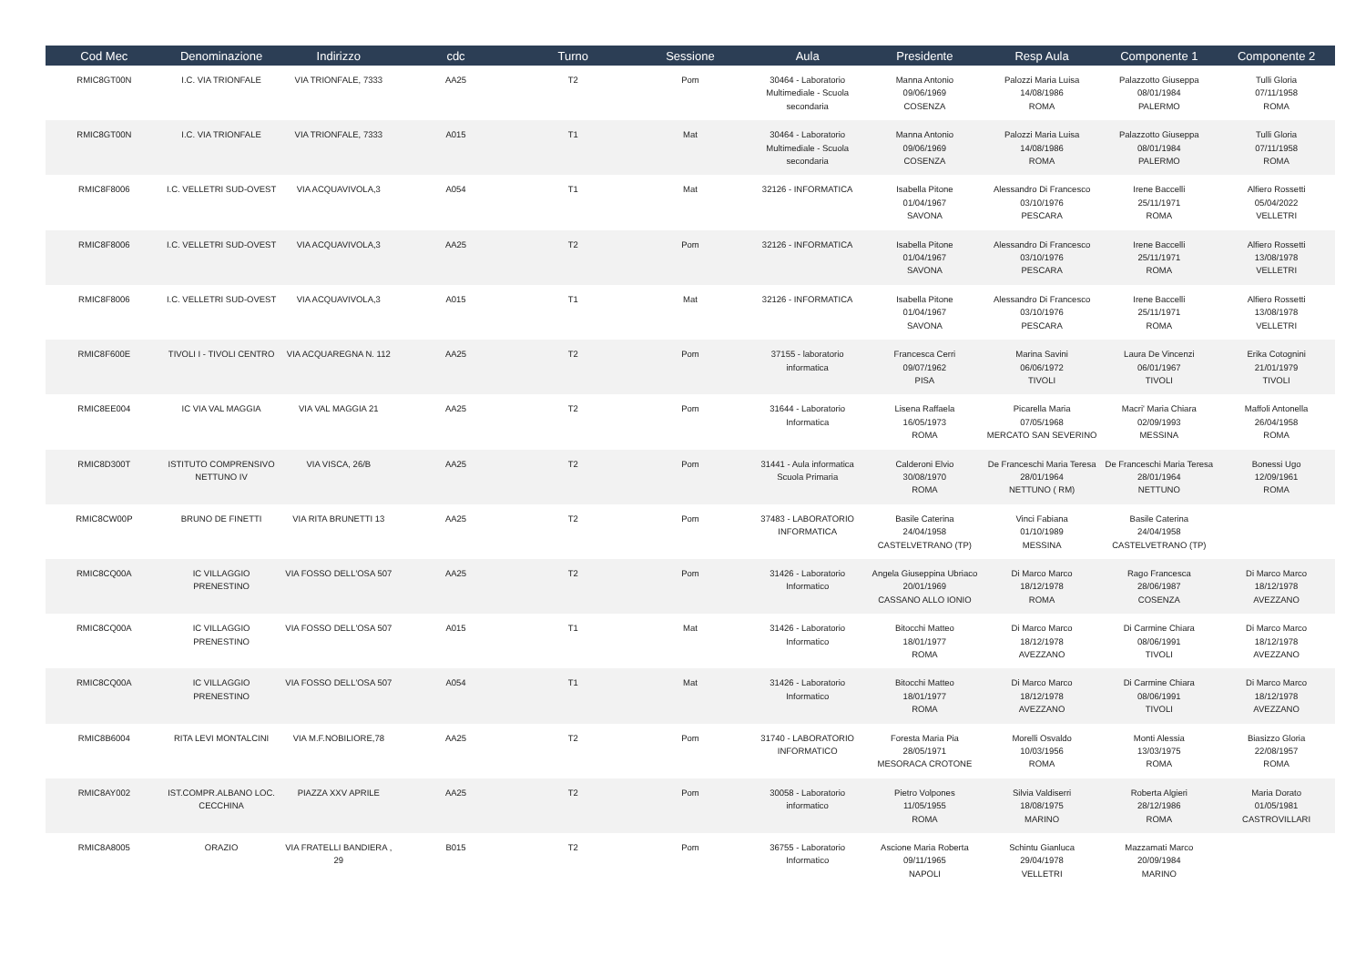| Cod Mec | Denominazione | Indirizzo | cdc | Turno | Sessione | Aula | Presidente | Resp Aula | Componente 1 | Componente 2 |
| --- | --- | --- | --- | --- | --- | --- | --- | --- | --- | --- |
| RMIC8GT00N | I.C. VIA TRIONFALE | VIA TRIONFALE, 7333 | AA25 | T2 | Pom | 30464 - Laboratorio Multimediale - Scuola secondaria | Manna Antonio 09/06/1969 COSENZA | Palozzi Maria Luisa 14/08/1986 ROMA | Palazzotto Giuseppa 08/01/1984 PALERMO | Tulli Gloria 07/11/1958 ROMA |
| RMIC8GT00N | I.C. VIA TRIONFALE | VIA TRIONFALE, 7333 | A015 | T1 | Mat | 30464 - Laboratorio Multimediale - Scuola secondaria | Manna Antonio 09/06/1969 COSENZA | Palozzi Maria Luisa 14/08/1986 ROMA | Palazzotto Giuseppa 08/01/1984 PALERMO | Tulli Gloria 07/11/1958 ROMA |
| RMIC8F8006 | I.C. VELLETRI SUD-OVEST | VIA ACQUAVIVOLA,3 | A054 | T1 | Mat | 32126 - INFORMATICA | Isabella Pitone 01/04/1967 SAVONA | Alessandro Di Francesco 03/10/1976 PESCARA | Irene Baccelli 25/11/1971 ROMA | Alfiero Rossetti 05/04/2022 VELLETRI |
| RMIC8F8006 | I.C. VELLETRI SUD-OVEST | VIA ACQUAVIVOLA,3 | AA25 | T2 | Pom | 32126 - INFORMATICA | Isabella Pitone 01/04/1967 SAVONA | Alessandro Di Francesco 03/10/1976 PESCARA | Irene Baccelli 25/11/1971 ROMA | Alfiero Rossetti 13/08/1978 VELLETRI |
| RMIC8F8006 | I.C. VELLETRI SUD-OVEST | VIA ACQUAVIVOLA,3 | A015 | T1 | Mat | 32126 - INFORMATICA | Isabella Pitone 01/04/1967 SAVONA | Alessandro Di Francesco 03/10/1976 PESCARA | Irene Baccelli 25/11/1971 ROMA | Alfiero Rossetti 13/08/1978 VELLETRI |
| RMIC8F600E | TIVOLI I - TIVOLI CENTRO | VIA ACQUAREGNA N. 112 | AA25 | T2 | Pom | 37155 - laboratorio informatica | Francesca Cerri 09/07/1962 PISA | Marina Savini 06/06/1972 TIVOLI | Laura De Vincenzi 06/01/1967 TIVOLI | Erika Cotognini 21/01/1979 TIVOLI |
| RMIC8EE004 | IC VIA VAL MAGGIA | VIA VAL MAGGIA 21 | AA25 | T2 | Pom | 31644 - Laboratorio Informatica | Lisena Raffaela 16/05/1973 ROMA | Picarella Maria 07/05/1968 MERCATO SAN SEVERINO | Macri' Maria Chiara 02/09/1993 MESSINA | Maffoli Antonella 26/04/1958 ROMA |
| RMIC8D300T | ISTITUTO COMPRENSIVO NETTUNO IV | VIA VISCA, 26/B | AA25 | T2 | Pom | 31441 - Aula informatica Scuola Primaria | Calderoni Elvio 30/08/1970 ROMA | De Franceschi Maria Teresa 28/01/1964 NETTUNO ( RM) | De Franceschi Maria Teresa 28/01/1964 NETTUNO | Bonessi Ugo 12/09/1961 ROMA |
| RMIC8CW00P | BRUNO DE FINETTI | VIA RITA BRUNETTI 13 | AA25 | T2 | Pom | 37483 - LABORATORIO INFORMATICA | Basile Caterina 24/04/1958 CASTELVETRANO (TP) | Vinci Fabiana 01/10/1989 MESSINA | Basile Caterina 24/04/1958 CASTELVETRANO (TP) | |
| RMIC8CQ00A | IC VILLAGGIO PRENESTINO | VIA FOSSO DELL'OSA 507 | AA25 | T2 | Pom | 31426 - Laboratorio Informatico | Angela Giuseppina Ubriaco 20/01/1969 CASSANO ALLO IONIO | Di Marco Marco 18/12/1978 ROMA | Rago Francesca 28/06/1987 COSENZA | Di Marco Marco 18/12/1978 AVEZZANO |
| RMIC8CQ00A | IC VILLAGGIO PRENESTINO | VIA FOSSO DELL'OSA 507 | A015 | T1 | Mat | 31426 - Laboratorio Informatico | Bitocchi Matteo 18/01/1977 ROMA | Di Marco Marco 18/12/1978 AVEZZANO | Di Carmine Chiara 08/06/1991 TIVOLI | Di Marco Marco 18/12/1978 AVEZZANO |
| RMIC8CQ00A | IC VILLAGGIO PRENESTINO | VIA FOSSO DELL'OSA 507 | A054 | T1 | Mat | 31426 - Laboratorio Informatico | Bitocchi Matteo 18/01/1977 ROMA | Di Marco Marco 18/12/1978 AVEZZANO | Di Carmine Chiara 08/06/1991 TIVOLI | Di Marco Marco 18/12/1978 AVEZZANO |
| RMIC8B6004 | RITA LEVI MONTALCINI | VIA M.F.NOBILIORE,78 | AA25 | T2 | Pom | 31740 - LABORATORIO INFORMATICO | Foresta Maria Pia 28/05/1971 MESORACA CROTONE | Morelli Osvaldo 10/03/1956 ROMA | Monti Alessia 13/03/1975 ROMA | Biasizzo Gloria 22/08/1957 ROMA |
| RMIC8AY002 | IST.COMPR.ALBANO LOC. CECCHINA | PIAZZA XXV APRILE | AA25 | T2 | Pom | 30058 - Laboratorio informatico | Pietro Volpones 11/05/1955 ROMA | Silvia Valdiserri 18/08/1975 MARINO | Roberta Algieri 28/12/1986 ROMA | Maria Dorato 01/05/1981 CASTROVILLARI |
| RMIC8A8005 | ORAZIO | VIA FRATELLI BANDIERA , 29 | B015 | T2 | Pom | 36755 - Laboratorio Informatico | Ascione Maria Roberta 09/11/1965 NAPOLI | Schintu Gianluca 29/04/1978 VELLETRI | Mazzamati Marco 20/09/1984 MARINO | |